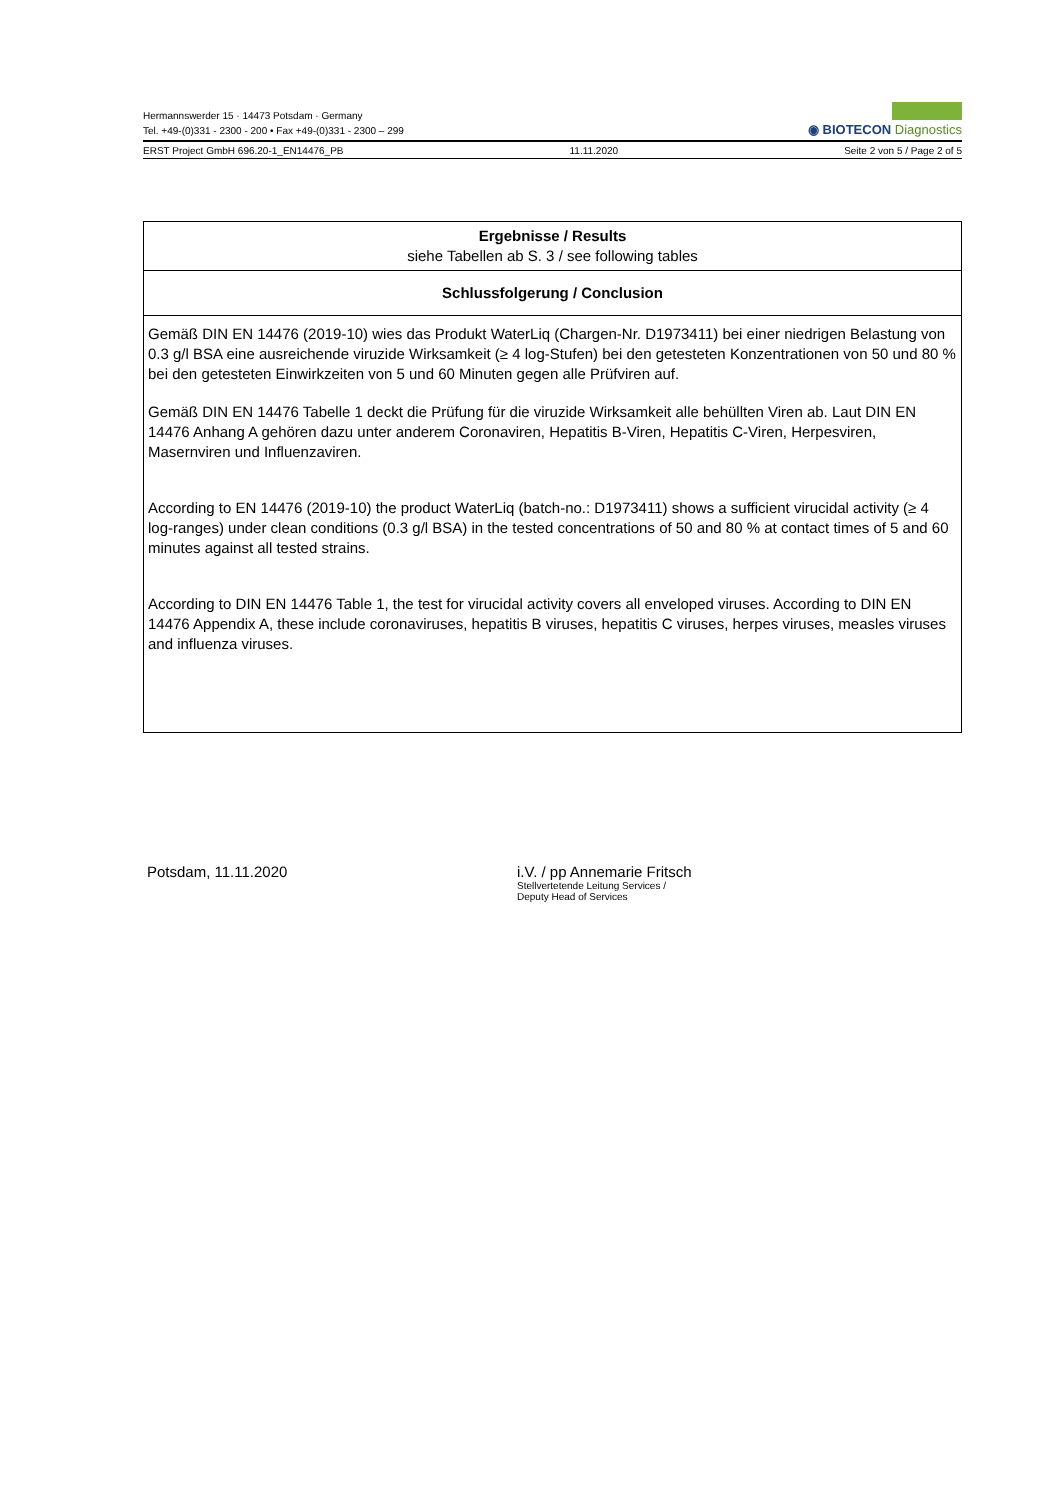Hermannswerder 15 · 14473 Potsdam · Germany
Tel. +49-(0)331 - 2300 - 200 • Fax +49-(0)331 - 2300 – 299
◉ BIOTECON Diagnostics
ERST Project GmbH 696.20-1_EN14476_PB 11.11.2020 Seite 2 von 5 / Page 2 of 5
Ergebnisse / Results
siehe Tabellen ab S. 3 / see following tables
Schlussfolgerung / Conclusion
Gemäß DIN EN 14476 (2019-10) wies das Produkt WaterLiq (Chargen-Nr. D1973411) bei einer niedrigen Belastung von 0.3 g/l BSA eine ausreichende viruzide Wirksamkeit (≥ 4 log-Stufen) bei den getesteten Konzentrationen von 50 und 80 % bei den getesteten Einwirkzeiten von 5 und 60 Minuten gegen alle Prüfviren auf.
Gemäß DIN EN 14476 Tabelle 1 deckt die Prüfung für die viruzide Wirksamkeit alle behüllten Viren ab. Laut DIN EN 14476 Anhang A gehören dazu unter anderem Coronaviren, Hepatitis B-Viren, Hepatitis C-Viren, Herpesviren, Masernviren und Influenzaviren.
According to EN 14476 (2019-10) the product WaterLiq (batch-no.: D1973411) shows a sufficient virucidal activity (≥ 4 log-ranges) under clean conditions (0.3 g/l BSA) in the tested concentrations of 50 and 80 % at contact times of 5 and 60 minutes against all tested strains.
According to DIN EN 14476 Table 1, the test for virucidal activity covers all enveloped viruses. According to DIN EN 14476 Appendix A, these include coronaviruses, hepatitis B viruses, hepatitis C viruses, herpes viruses, measles viruses and influenza viruses.
Potsdam, 11.11.2020 i.V. / pp Annemarie Fritsch
Stellvertetende Leitung Services /
Deputy Head of Services